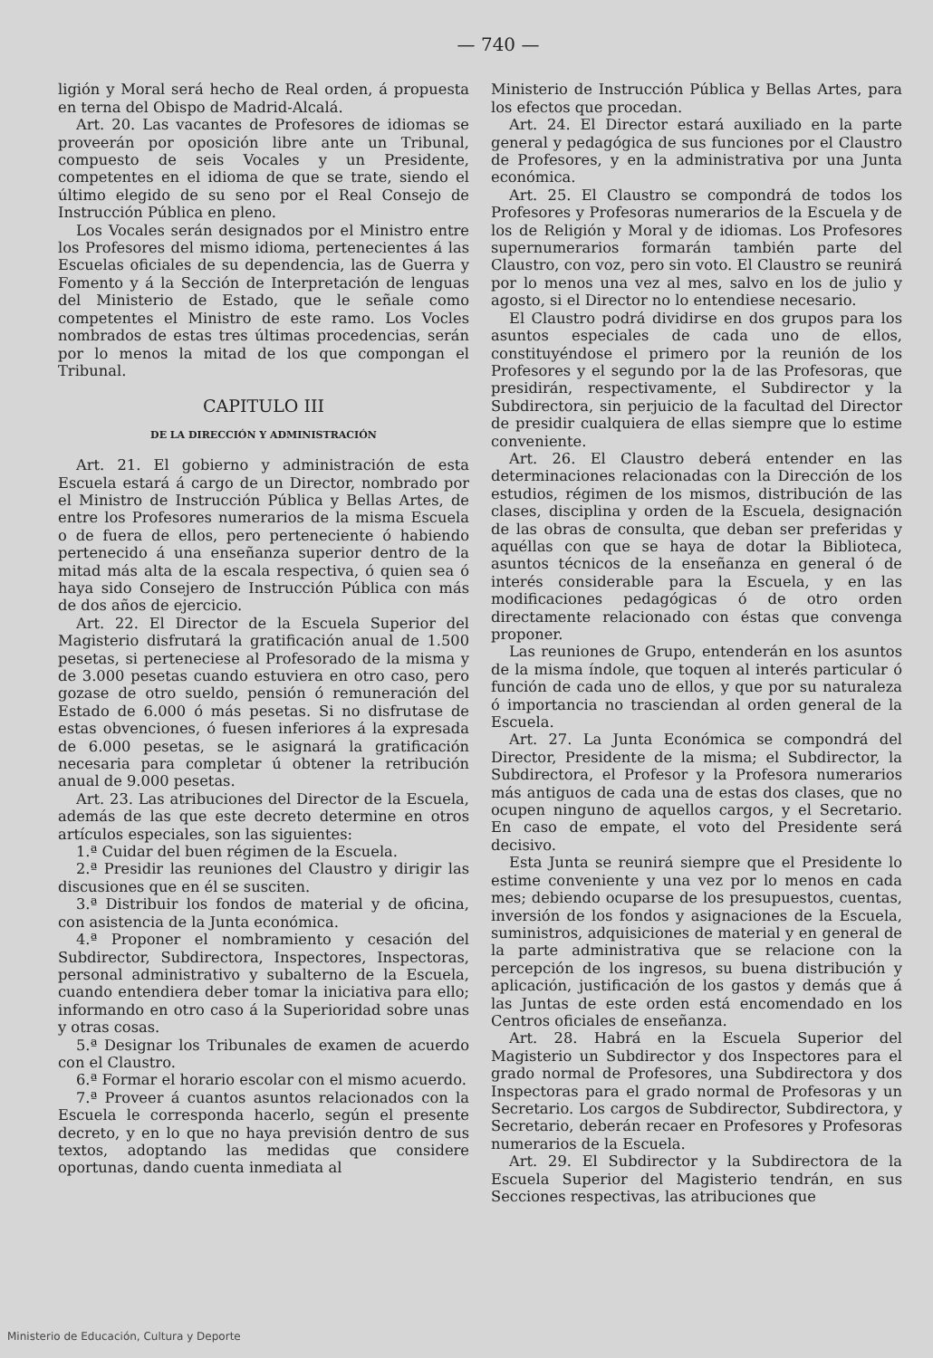— 740 —
ligión y Moral será hecho de Real orden, á propuesta en terna del Obispo de Madrid-Alcalá.
Art. 20. Las vacantes de Profesores de idiomas se proveerán por oposición libre ante un Tribunal, compuesto de seis Vocales y un Presidente, competentes en el idioma de que se trate, siendo el último elegido de su seno por el Real Consejo de Instrucción Pública en pleno.
Los Vocales serán designados por el Ministro entre los Profesores del mismo idioma, pertenecientes á las Escuelas oficiales de su dependencia, las de Guerra y Fomento y á la Sección de Interpretación de lenguas del Ministerio de Estado, que le señale como competentes el Ministro de este ramo. Los Vocles nombrados de estas tres últimas procedencias, serán por lo menos la mitad de los que compongan el Tribunal.
CAPITULO III
DE LA DIRECCIÓN Y ADMINISTRACIÓN
Art. 21. El gobierno y administración de esta Escuela estará á cargo de un Director, nombrado por el Ministro de Instrucción Pública y Bellas Artes, de entre los Profesores numerarios de la misma Escuela o de fuera de ellos, pero perteneciente ó habiendo pertenecido á una enseñanza superior dentro de la mitad más alta de la escala respectiva, ó quien sea ó haya sido Consejero de Instrucción Pública con más de dos años de ejercicio.
Art. 22. El Director de la Escuela Superior del Magisterio disfrutará la gratificación anual de 1.500 pesetas, si perteneciese al Profesorado de la misma y de 3.000 pesetas cuando estuviera en otro caso, pero gozase de otro sueldo, pensión ó remuneración del Estado de 6.000 ó más pesetas. Si no disfrutase de estas obvenciones, ó fuesen inferiores á la expresada de 6.000 pesetas, se le asignará la gratificación necesaria para completar ú obtener la retribución anual de 9.000 pesetas.
Art. 23. Las atribuciones del Director de la Escuela, además de las que este decreto determine en otros artículos especiales, son las siguientes:
1.ª Cuidar del buen régimen de la Escuela.
2.ª Presidir las reuniones del Claustro y dirigir las discusiones que en él se susciten.
3.ª Distribuir los fondos de material y de oficina, con asistencia de la Junta económica.
4.ª Proponer el nombramiento y cesación del Subdirector, Subdirectora, Inspectores, Inspectoras, personal administrativo y subalterno de la Escuela, cuando entendiera deber tomar la iniciativa para ello; informando en otro caso á la Superioridad sobre unas y otras cosas.
5.ª Designar los Tribunales de examen de acuerdo con el Claustro.
6.ª Formar el horario escolar con el mismo acuerdo.
7.ª Proveer á cuantos asuntos relacionados con la Escuela le corresponda hacerlo, según el presente decreto, y en lo que no haya previsión dentro de sus textos, adoptando las medidas que considere oportunas, dando cuenta inmediata al
Ministerio de Instrucción Pública y Bellas Artes, para los efectos que procedan.
Art. 24. El Director estará auxiliado en la parte general y pedagógica de sus funciones por el Claustro de Profesores, y en la administrativa por una Junta económica.
Art. 25. El Claustro se compondrá de todos los Profesores y Profesoras numerarios de la Escuela y de los de Religión y Moral y de idiomas. Los Profesores supernumerarios formarán también parte del Claustro, con voz, pero sin voto. El Claustro se reunirá por lo menos una vez al mes, salvo en los de julio y agosto, si el Director no lo entendiese necesario.
El Claustro podrá dividirse en dos grupos para los asuntos especiales de cada uno de ellos, constituyéndose el primero por la reunión de los Profesores y el segundo por la de las Profesoras, que presidirán, respectivamente, el Subdirector y la Subdirectora, sin perjuicio de la facultad del Director de presidir cualquiera de ellas siempre que lo estime conveniente.
Art. 26. El Claustro deberá entender en las determinaciones relacionadas con la Dirección de los estudios, régimen de los mismos, distribución de las clases, disciplina y orden de la Escuela, designación de las obras de consulta, que deban ser preferidas y aquéllas con que se haya de dotar la Biblioteca, asuntos técnicos de la enseñanza en general ó de interés considerable para la Escuela, y en las modificaciones pedagógicas ó de otro orden directamente relacionado con éstas que convenga proponer.
Las reuniones de Grupo, entenderán en los asuntos de la misma índole, que toquen al interés particular ó función de cada uno de ellos, y que por su naturaleza ó importancia no trasciendan al orden general de la Escuela.
Art. 27. La Junta Económica se compondrá del Director, Presidente de la misma; el Subdirector, la Subdirectora, el Profesor y la Profesora numerarios más antiguos de cada una de estas dos clases, que no ocupen ninguno de aquellos cargos, y el Secretario. En caso de empate, el voto del Presidente será decisivo.
Esta Junta se reunirá siempre que el Presidente lo estime conveniente y una vez por lo menos en cada mes; debiendo ocuparse de los presupuestos, cuentas, inversión de los fondos y asignaciones de la Escuela, suministros, adquisiciones de material y en general de la parte administrativa que se relacione con la percepción de los ingresos, su buena distribución y aplicación, justificación de los gastos y demás que á las Juntas de este orden está encomendado en los Centros oficiales de enseñanza.
Art. 28. Habrá en la Escuela Superior del Magisterio un Subdirector y dos Inspectores para el grado normal de Profesores, una Subdirectora y dos Inspectoras para el grado normal de Profesoras y un Secretario. Los cargos de Subdirector, Subdirectora, y Secretario, deberán recaer en Profesores y Profesoras numerarios de la Escuela.
Art. 29. El Subdirector y la Subdirectora de la Escuela Superior del Magisterio tendrán, en sus Secciones respectivas, las atribuciones que
Ministerio de Educación, Cultura y Deporte